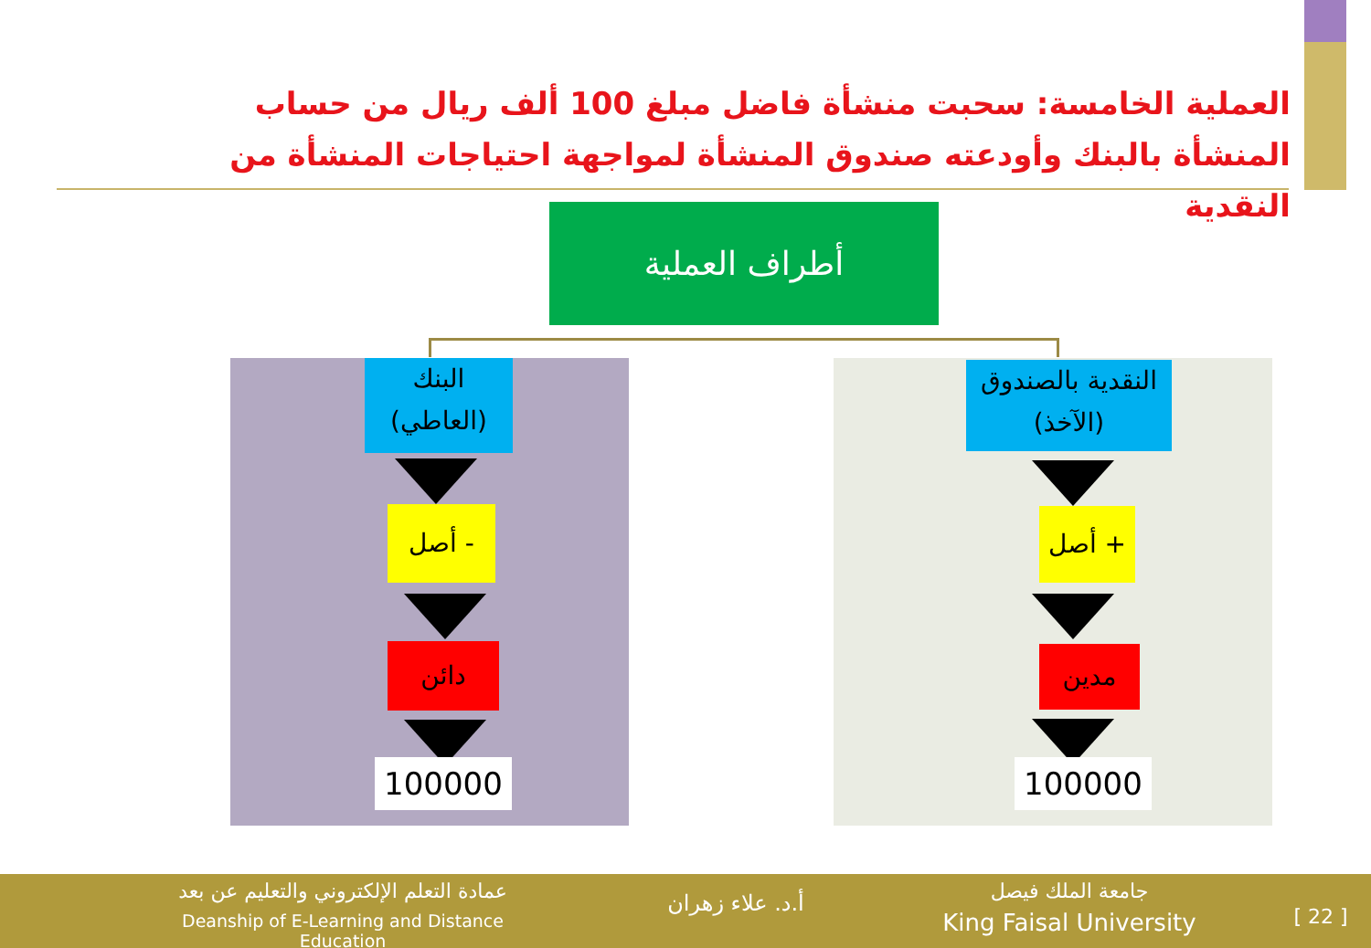العملية الخامسة: سحبت منشأة فاضل مبلغ 100 ألف ريال من حساب المنشأة بالبنك وأودعته صندوق المنشأة لمواجهة احتياجات المنشأة من النقدية
أطراف العملية
النقدية بالصندوق
(الآخذ)
+ أصل
مدين
100000
البنك
(العاطي)
- أصل
دائن
100000
عمادة التعلم الإلكتروني والتعليم عن بعد
Deanship of E-Learning and Distance Education
أ.د. علاء زهران
جامعة الملك فيصل
King Faisal University
[ 22 ]